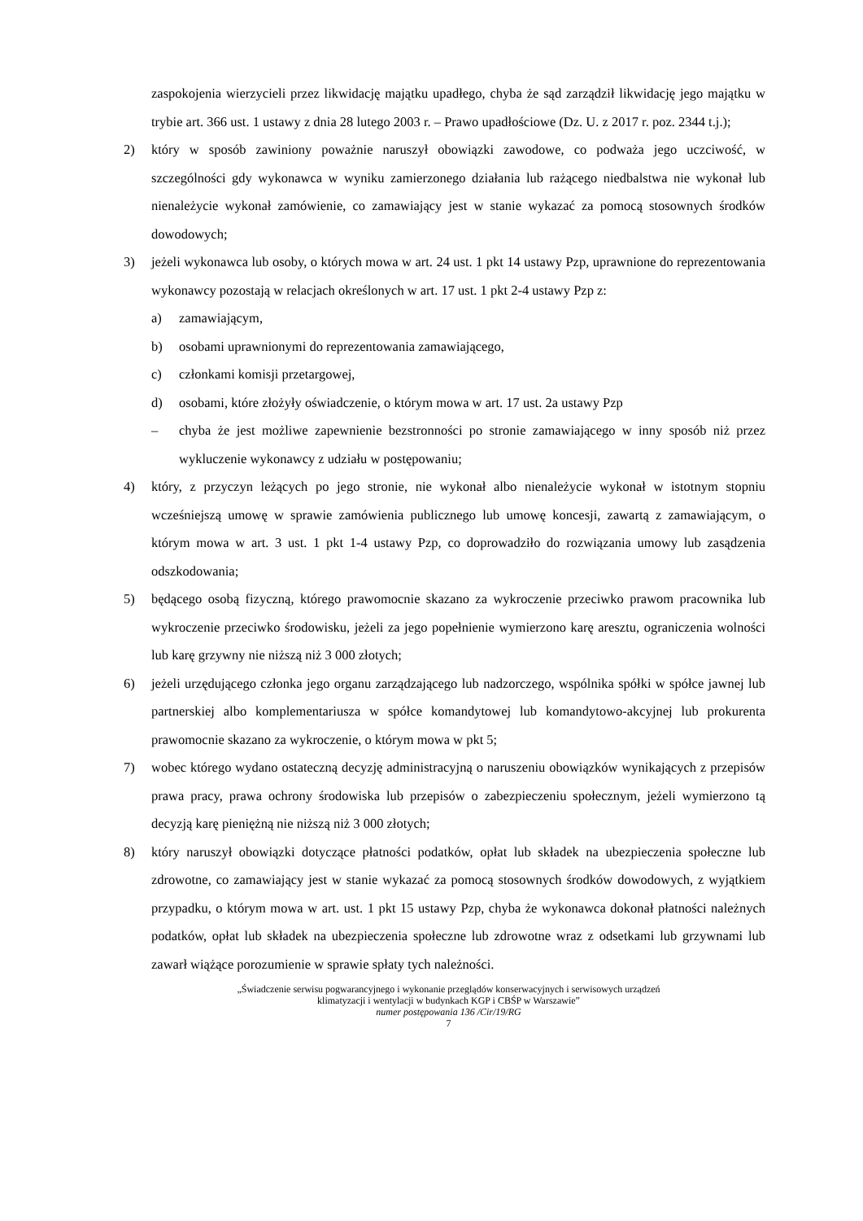zaspokojenia wierzycieli przez likwidację majątku upadłego, chyba że sąd zarządził likwidację jego majątku w trybie art. 366 ust. 1 ustawy z dnia 28 lutego 2003 r. – Prawo upadłościowe (Dz. U. z 2017 r. poz. 2344 t.j.);
2) który w sposób zawiniony poważnie naruszył obowiązki zawodowe, co podważa jego uczciwość, w szczególności gdy wykonawca w wyniku zamierzonego działania lub rażącego niedbalstwa nie wykonał lub nienależycie wykonał zamówienie, co zamawiający jest w stanie wykazać za pomocą stosownych środków dowodowych;
3) jeżeli wykonawca lub osoby, o których mowa w art. 24 ust. 1 pkt 14 ustawy Pzp, uprawnione do reprezentowania wykonawcy pozostają w relacjach określonych w art. 17 ust. 1 pkt 2-4 ustawy Pzp z:
a) zamawiającym,
b) osobami uprawnionymi do reprezentowania zamawiającego,
c) członkami komisji przetargowej,
d) osobami, które złożyły oświadczenie, o którym mowa w art. 17 ust. 2a ustawy Pzp
– chyba że jest możliwe zapewnienie bezstronności po stronie zamawiającego w inny sposób niż przez wykluczenie wykonawcy z udziału w postępowaniu;
4) który, z przyczyn leżących po jego stronie, nie wykonał albo nienależycie wykonał w istotnym stopniu wcześniejszą umowę w sprawie zamówienia publicznego lub umowę koncesji, zawartą z zamawiającym, o którym mowa w art. 3 ust. 1 pkt 1-4 ustawy Pzp, co doprowadziło do rozwiązania umowy lub zasądzenia odszkodowania;
5) będącego osobą fizyczną, którego prawomocnie skazano za wykroczenie przeciwko prawom pracownika lub wykroczenie przeciwko środowisku, jeżeli za jego popełnienie wymierzono karę aresztu, ograniczenia wolności lub karę grzywny nie niższą niż 3 000 złotych;
6) jeżeli urzędującego członka jego organu zarządzającego lub nadzorczego, wspólnika spółki w spółce jawnej lub partnerskiej albo komplementariusza w spółce komandytowej lub komandytowo-akcyjnej lub prokurenta prawomocnie skazano za wykroczenie, o którym mowa w pkt 5;
7) wobec którego wydano ostateczną decyzję administracyjną o naruszeniu obowiązków wynikających z przepisów prawa pracy, prawa ochrony środowiska lub przepisów o zabezpieczeniu społecznym, jeżeli wymierzono tą decyzją karę pieniężną nie niższą niż 3 000 złotych;
8) który naruszył obowiązki dotyczące płatności podatków, opłat lub składek na ubezpieczenia społeczne lub zdrowotne, co zamawiający jest w stanie wykazać za pomocą stosownych środków dowodowych, z wyjątkiem przypadku, o którym mowa w art. ust. 1 pkt 15 ustawy Pzp, chyba że wykonawca dokonał płatności należnych podatków, opłat lub składek na ubezpieczenia społeczne lub zdrowotne wraz z odsetkami lub grzywnami lub zawarł wiążące porozumienie w sprawie spłaty tych należności.
„Świadczenie serwisu pogwarancyjnego i wykonanie przeglądów konserwacyjnych i serwisowych urządzeń
klimatyzacji i wentylacji w budynkach KGP i CBŚP w Warszawie”
numer postępowania 136 /Cir/19/RG
7